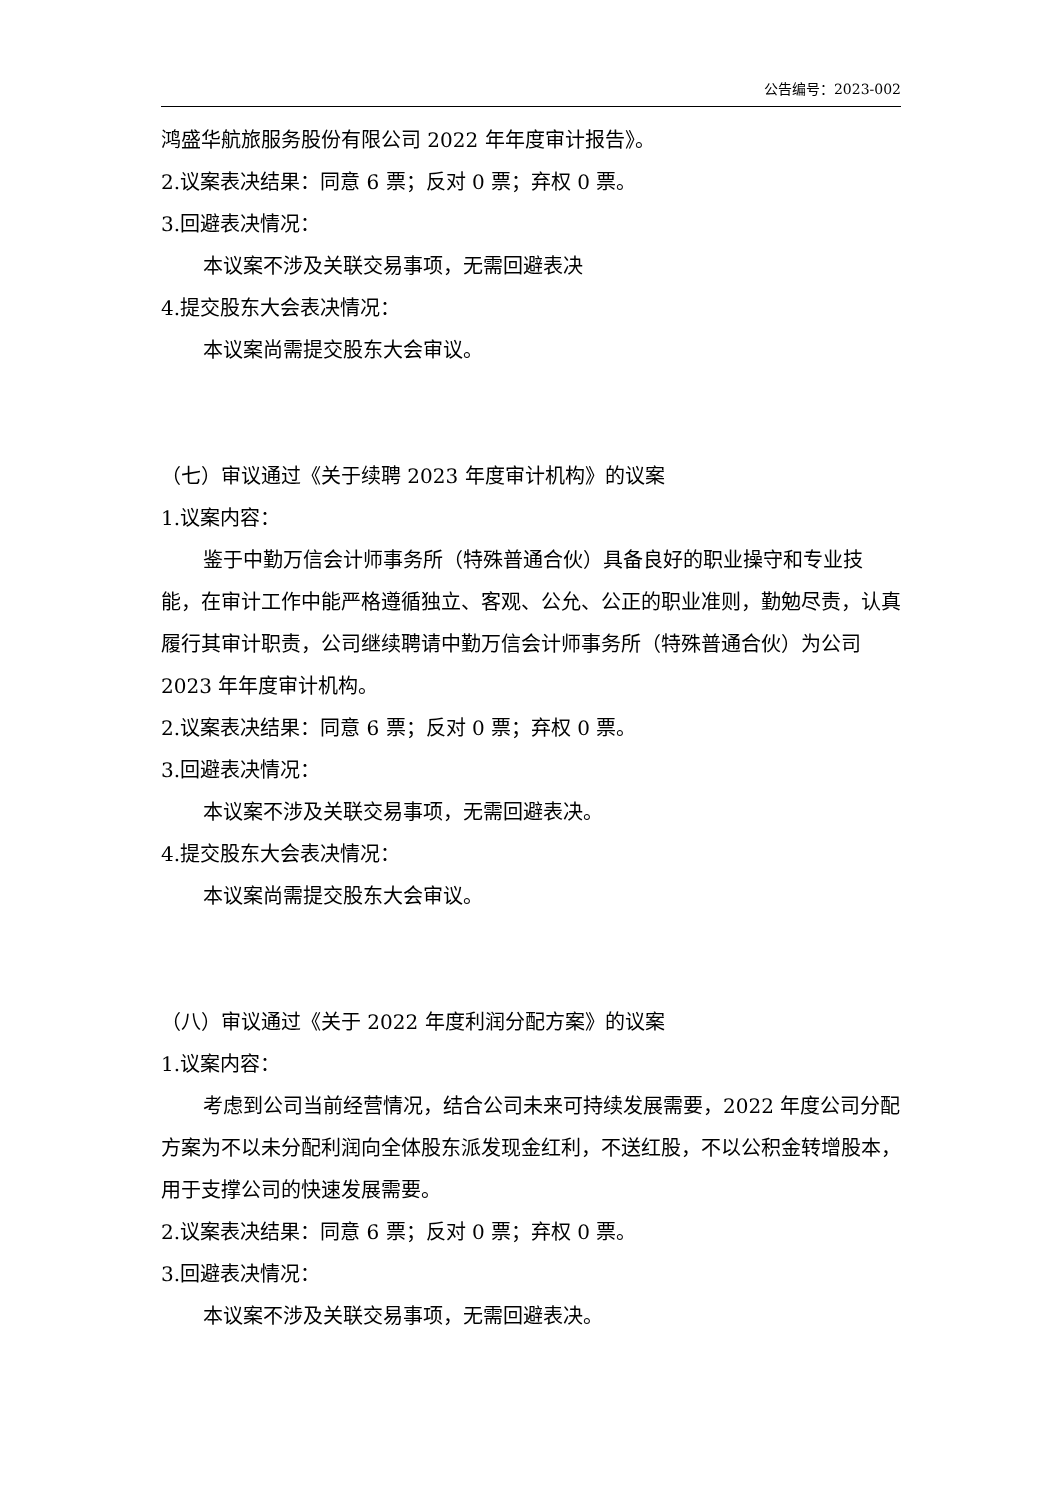公告编号：2023-002
鸿盛华航旅服务股份有限公司 2022 年年度审计报告》。
2.议案表决结果：同意 6 票；反对 0 票；弃权 0 票。
3.回避表决情况：
本议案不涉及关联交易事项，无需回避表决
4.提交股东大会表决情况：
本议案尚需提交股东大会审议。
（七）审议通过《关于续聘 2023 年度审计机构》的议案
1.议案内容：
鉴于中勤万信会计师事务所（特殊普通合伙）具备良好的职业操守和专业技能，在审计工作中能严格遵循独立、客观、公允、公正的职业准则，勤勉尽责，认真履行其审计职责，公司继续聘请中勤万信会计师事务所（特殊普通合伙）为公司 2023 年年度审计机构。
2.议案表决结果：同意 6 票；反对 0 票；弃权 0 票。
3.回避表决情况：
本议案不涉及关联交易事项，无需回避表决。
4.提交股东大会表决情况：
本议案尚需提交股东大会审议。
（八）审议通过《关于 2022 年度利润分配方案》的议案
1.议案内容：
考虑到公司当前经营情况，结合公司未来可持续发展需要，2022 年度公司分配方案为不以未分配利润向全体股东派发现金红利，不送红股，不以公积金转增股本，用于支撑公司的快速发展需要。
2.议案表决结果：同意 6 票；反对 0 票；弃权 0 票。
3.回避表决情况：
本议案不涉及关联交易事项，无需回避表决。